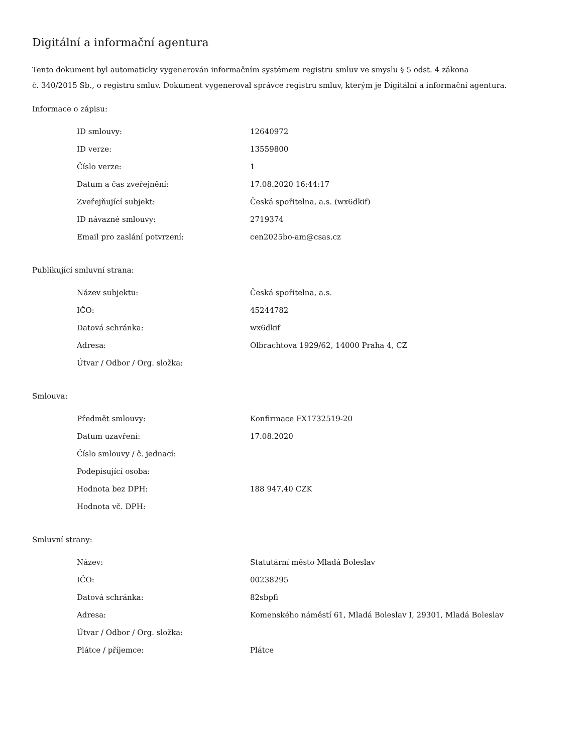Digitální a informační agentura
Tento dokument byl automaticky vygenerován informačním systémem registru smluv ve smyslu § 5 odst. 4 zákona
č. 340/2015 Sb., o registru smluv. Dokument vygeneroval správce registru smluv, kterým je Digitální a informační agentura.
Informace o zápisu:
| ID smlouvy: | 12640972 |
| ID verze: | 13559800 |
| Číslo verze: | 1 |
| Datum a čas zveřejnění: | 17.08.2020 16:44:17 |
| Zveřejňující subjekt: | Česká spořitelna, a.s. (wx6dkif) |
| ID návazné smlouvy: | 2719374 |
| Email pro zaslání potvrzení: | cen2025bo-am@csas.cz |
Publikující smluvní strana:
| Název subjektu: | Česká spořitelna, a.s. |
| IČO: | 45244782 |
| Datová schránka: | wx6dkif |
| Adresa: | Olbrachtova 1929/62, 14000 Praha 4, CZ |
| Útvar / Odbor / Org. složka: | |
Smlouva:
| Předmět smlouvy: | Konfirmace FX1732519-20 |
| Datum uzavření: | 17.08.2020 |
| Číslo smlouvy / č. jednací: | |
| Podepisující osoba: | |
| Hodnota bez DPH: | 188 947,40 CZK |
| Hodnota vč. DPH: | |
Smluvní strany:
| Název: | Statutární město Mladá Boleslav |
| IČO: | 00238295 |
| Datová schránka: | 82sbpfi |
| Adresa: | Komenského náměstí 61, Mladá Boleslav I, 29301, Mladá Boleslav |
| Útvar / Odbor / Org. složka: | |
| Plátce / příjemce: | Plátce |